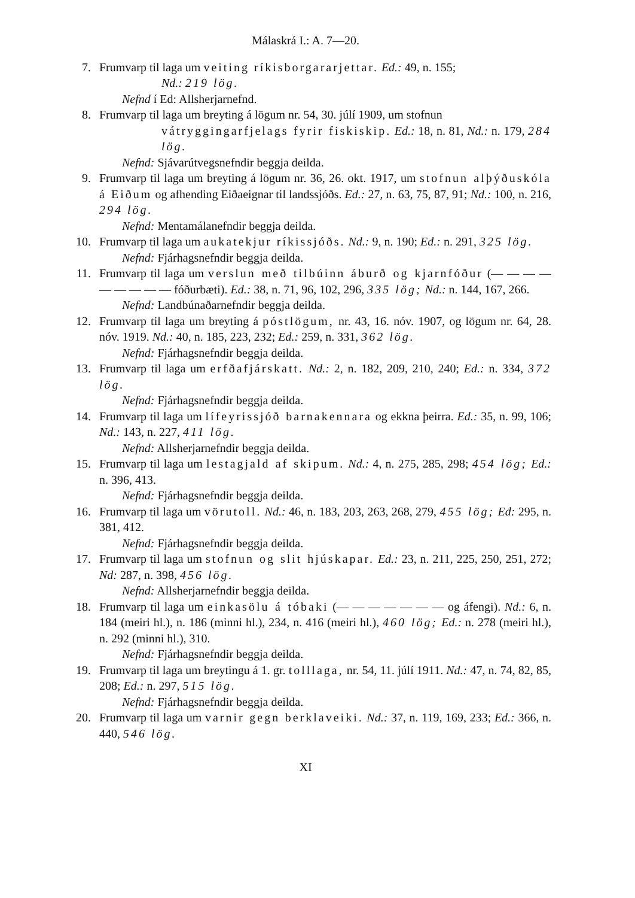Málaskrá I.: A. 7—20.
7. Frumvarp til laga um veiting ríkisborgararjettar. Ed.: 49, n. 155;
Nd.: 219 lög.
Nefnd í Ed: Allsherjarnefnd.
8. Frumvarp til laga um breyting á lögum nr. 54, 30. júlí 1909, um stofnun
vátryggingarfjelags fyrir fiskiskip. Ed.: 18, n. 81, Nd.: n. 179, 284 lög.
Nefnd: Sjávarútvegsnefndir beggja deilda.
9. Frumvarp til laga um breyting á lögum nr. 36, 26. okt. 1917, um stofnun alþýðuskóla á Eiðum og afhending Eiðaeignar til landssjóðs. Ed.: 27, n. 63, 75, 87, 91; Nd.: 100, n. 216, 294 lög.
Nefnd: Mentamálanefndir beggja deilda.
10. Frumvarp til laga um aukatekjur ríkissjóðs. Nd.: 9, n. 190; Ed.: n. 291, 325 lög.
Nefnd: Fjárhagsnefndir beggja deilda.
11. Frumvarp til laga um verslun með tilbúinn áburð og kjarnfóður (— — — — — — — — — fóðurbæti). Ed.: 38, n. 71, 96, 102, 296, 335 lög; Nd.: n. 144, 167, 266.
Nefnd: Landbúnaðarnefndir beggja deilda.
12. Frumvarp til laga um breyting á póstlögum, nr. 43, 16. nóv. 1907, og lögum nr. 64, 28. nóv. 1919. Nd.: 40, n. 185, 223, 232; Ed.: 259, n. 331, 362 lög.
Nefnd: Fjárhagsnefndir beggja deilda.
13. Frumvarp til laga um erfðafjárskatt. Nd.: 2, n. 182, 209, 210, 240; Ed.: n. 334, 372 lög.
Nefnd: Fjárhagsnefndir beggja deilda.
14. Frumvarp til laga um lífeyrissjóð barnakennara og ekkna þeirra. Ed.: 35, n. 99, 106; Nd.: 143, n. 227, 411 lög.
Nefnd: Allsherjarnefndir beggja deilda.
15. Frumvarp til laga um lestagjald af skipum. Nd.: 4, n. 275, 285, 298; 454 lög; Ed.: n. 396, 413.
Nefnd: Fjárhagsnefndir beggja deilda.
16. Frumvarp til laga um vörutoll. Nd.: 46, n. 183, 203, 263, 268, 279, 455 lög; Ed: 295, n. 381, 412.
Nefnd: Fjárhagsnefndir beggja deilda.
17. Frumvarp til laga um stofnun og slit hjúskapar. Ed.: 23, n. 211, 225, 250, 251, 272; Nd: 287, n. 398, 456 lög.
Nefnd: Allsherjarnefndir beggja deilda.
18. Frumvarp til laga um einkasölu á tóbaki (— — — — — — — og áfengi). Nd.: 6, n. 184 (meiri hl.), n. 186 (minni hl.), 234, n. 416 (meiri hl.), 460 lög; Ed.: n. 278 (meiri hl.), n. 292 (minni hl.), 310.
Nefnd: Fjárhagsnefndir beggja deilda.
19. Frumvarp til laga um breytingu á 1. gr. tolllaga, nr. 54, 11. júlí 1911. Nd.: 47, n. 74, 82, 85, 208; Ed.: n. 297, 515 lög.
Nefnd: Fjárhagsnefndir beggja deilda.
20. Frumvarp til laga um varnir gegn berklaveiki. Nd.: 37, n. 119, 169, 233; Ed.: 366, n. 440, 546 lög.
XI